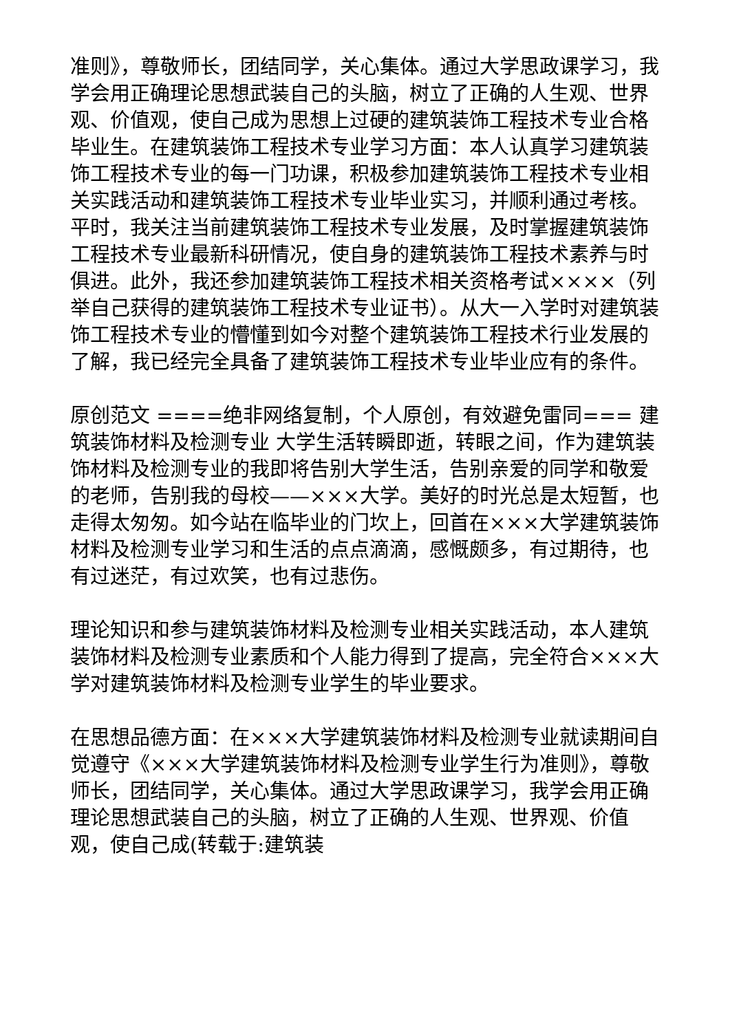准则》，尊敬师长，团结同学，关心集体。通过大学思政课学习，我学会用正确理论思想武装自己的头脑，树立了正确的人生观、世界观、价值观，使自己成为思想上过硬的建筑装饰工程技术专业合格毕业生。在建筑装饰工程技术专业学习方面：本人认真学习建筑装饰工程技术专业的每一门功课，积极参加建筑装饰工程技术专业相关实践活动和建筑装饰工程技术专业毕业实习，并顺利通过考核。平时，我关注当前建筑装饰工程技术专业发展，及时掌握建筑装饰工程技术专业最新科研情况，使自身的建筑装饰工程技术素养与时俱进。此外，我还参加建筑装饰工程技术相关资格考试××××（列举自己获得的建筑装饰工程技术专业证书）。从大一入学时对建筑装饰工程技术专业的懵懂到如今对整个建筑装饰工程技术行业发展的了解，我已经完全具备了建筑装饰工程技术专业毕业应有的条件。
原创范文 ====绝非网络复制，个人原创，有效避免雷同=== 建筑装饰材料及检测专业 大学生活转瞬即逝，转眼之间，作为建筑装饰材料及检测专业的我即将告别大学生活，告别亲爱的同学和敬爱的老师，告别我的母校——×××大学。美好的时光总是太短暂，也走得太匆匆。如今站在临毕业的门坎上，回首在×××大学建筑装饰材料及检测专业学习和生活的点点滴滴，感慨颇多，有过期待，也有过迷茫，有过欢笑，也有过悲伤。
理论知识和参与建筑装饰材料及检测专业相关实践活动，本人建筑装饰材料及检测专业素质和个人能力得到了提高，完全符合×××大学对建筑装饰材料及检测专业学生的毕业要求。
在思想品德方面：在×××大学建筑装饰材料及检测专业就读期间自觉遵守《×××大学建筑装饰材料及检测专业学生行为准则》，尊敬师长，团结同学，关心集体。通过大学思政课学习，我学会用正确理论思想武装自己的头脑，树立了正确的人生观、世界观、价值观，使自己成(转载于:建筑装